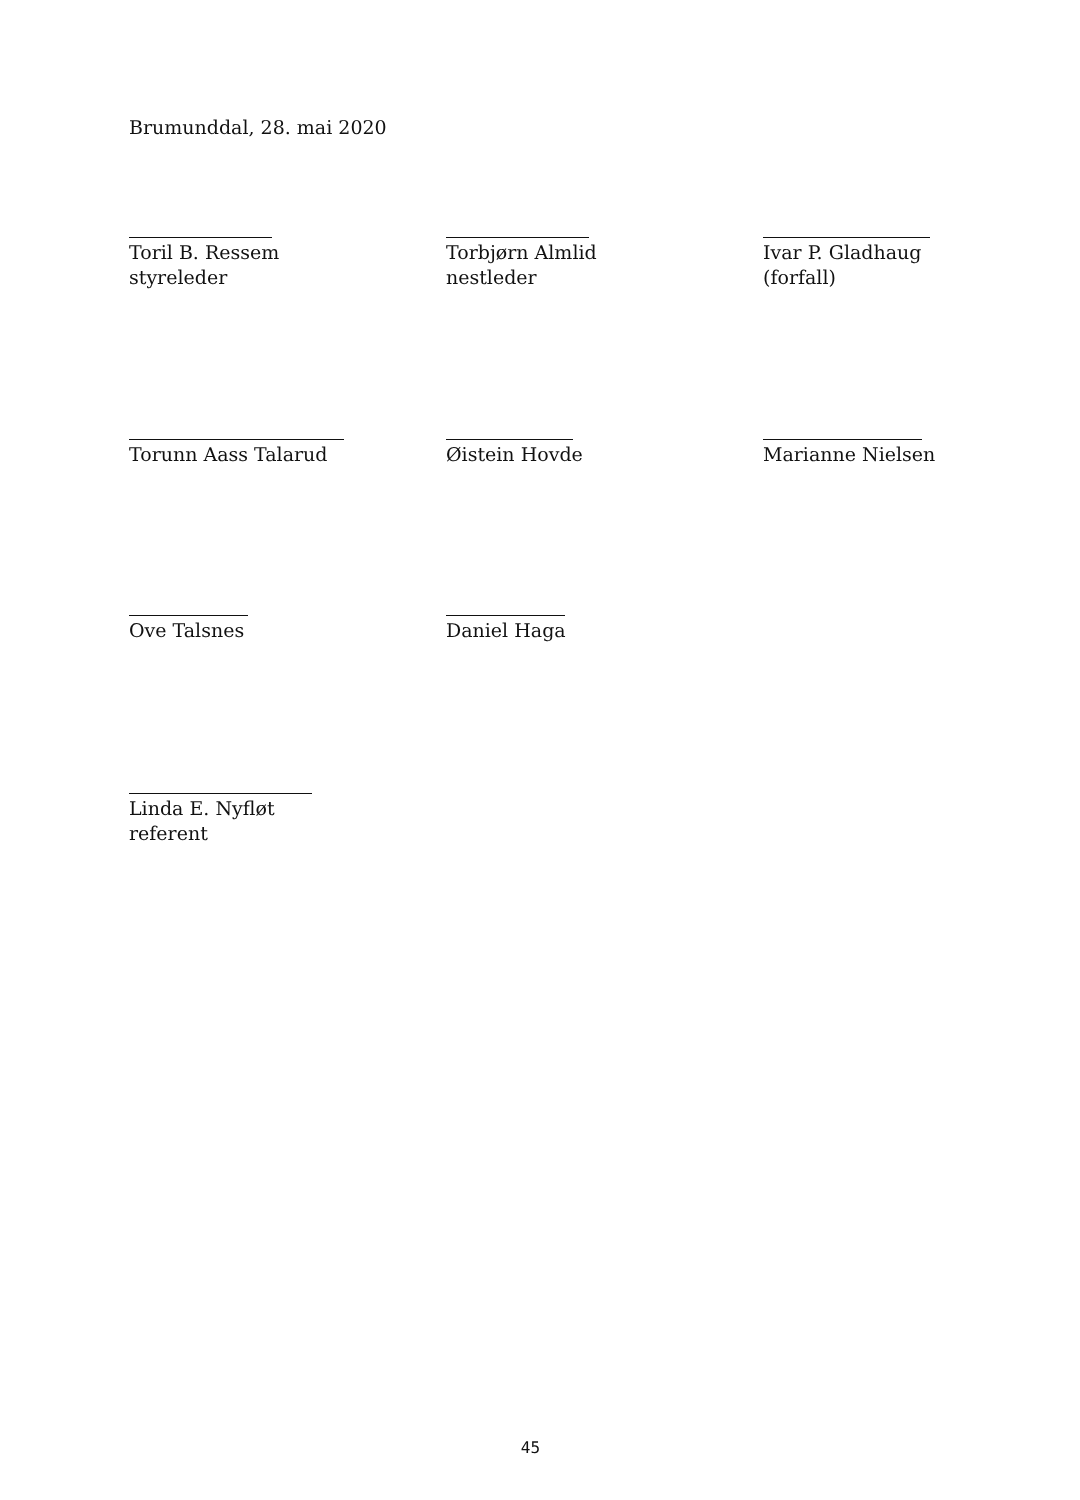Brumunddal, 28. mai 2020
Toril B. Ressem
styreleder
Torbjørn Almlid
nestleder
Ivar P. Gladhaug
(forfall)
Torunn Aass Talarud Øistein Hovde Marianne Nielsen
Ove Talsnes Daniel Haga
Linda E. Nyfløt
referent
45